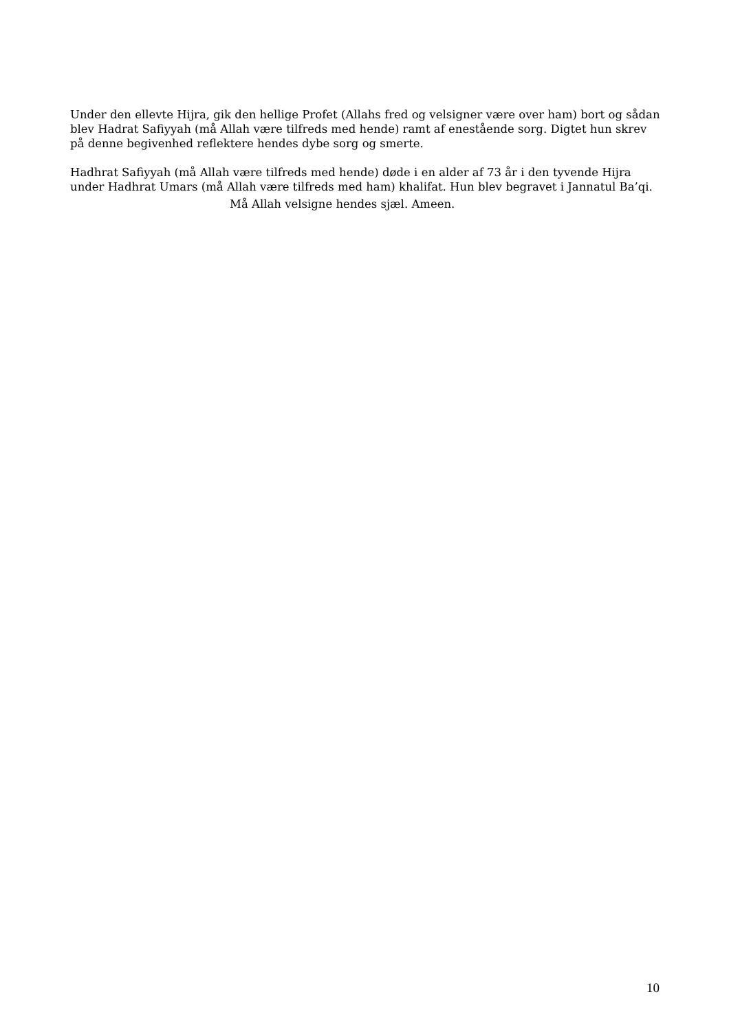Under den ellevte Hijra, gik den hellige Profet (Allahs fred og velsigner være over ham) bort og sådan blev Hadrat Safiyyah (må Allah være tilfreds med hende) ramt af enestående sorg. Digtet hun skrev på denne begivenhed reflektere hendes dybe sorg og smerte.
Hadhrat Safiyyah (må Allah være tilfreds med hende) døde i en alder af 73 år i den tyvende Hijra under Hadhrat Umars (må Allah være tilfreds med ham) khalifat. Hun blev begravet i Jannatul Ba’qi.
Må Allah velsigne hendes sjæl. Ameen.
10